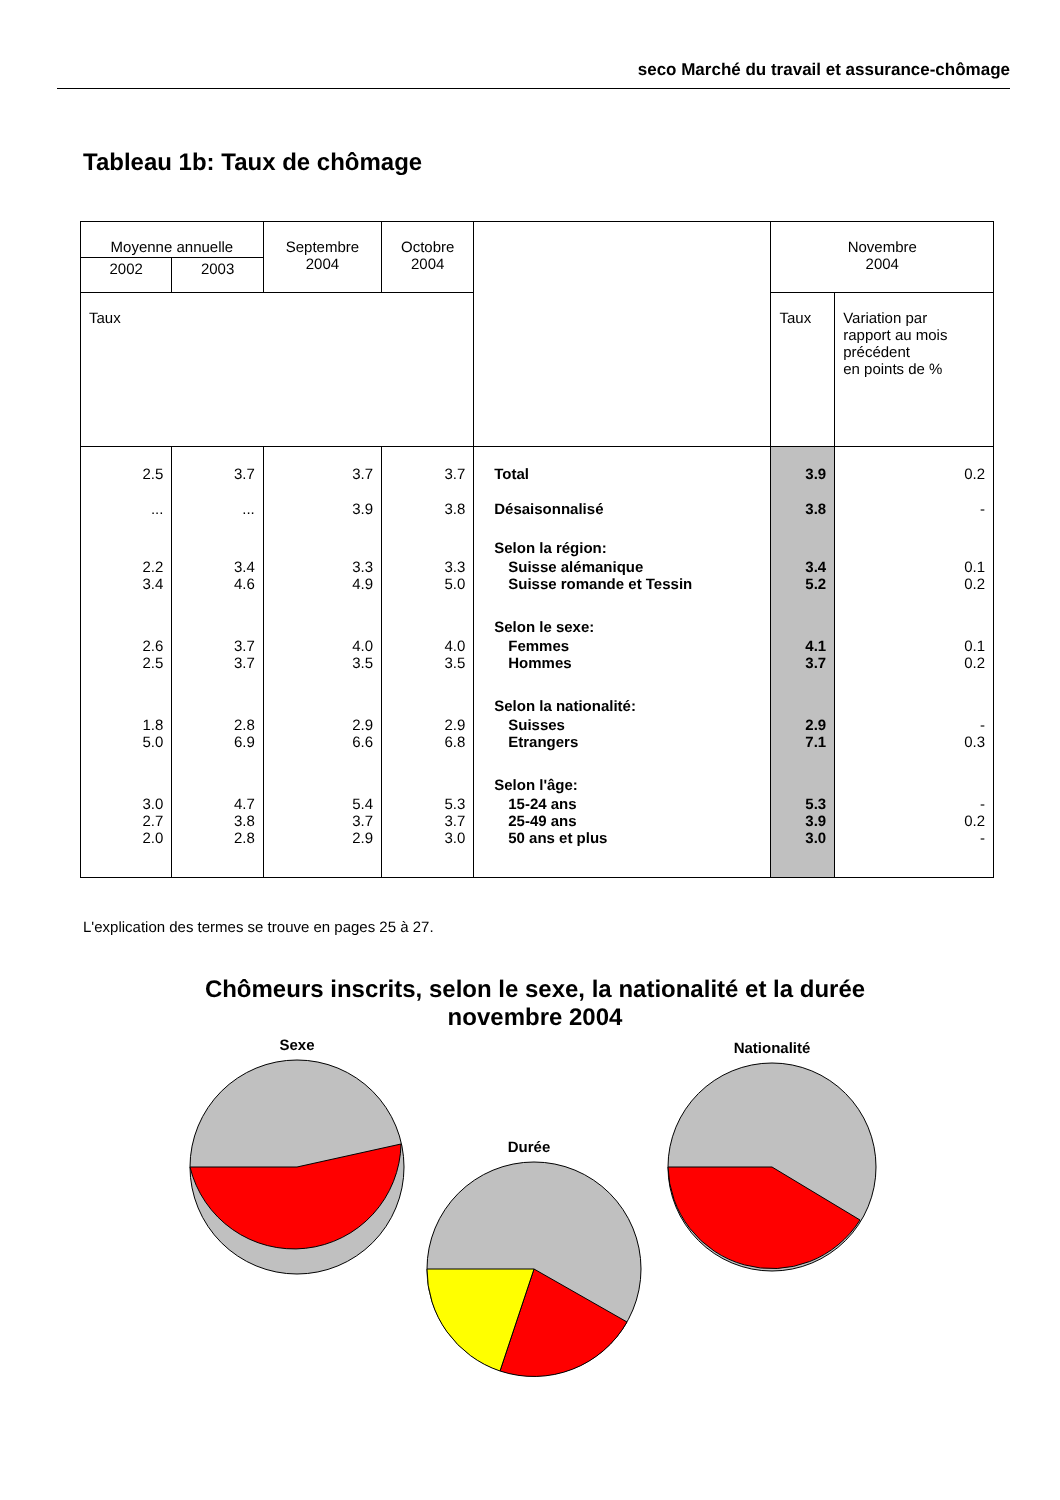seco Marché du travail et assurance-chômage
Tableau 1b: Taux de chômage
| Moyenne annuelle | | Septembre 2004 | Octobre 2004 | | Novembre 2004 | |
| --- | --- | --- | --- | --- | --- | --- |
| 2002 | 2003 | | | | | |
| Taux | | | | | Taux | Variation par rapport au mois précédent en points de % |
| 2.5 | 3.7 | 3.7 | 3.7 | Total | 3.9 | 0.2 |
| ... | ... | 3.9 | 3.8 | Désaisonnalisé | 3.8 | - |
| | | | | Selon la région: | | |
| 2.2 3.4 | 3.4 4.6 | 3.3 4.9 | 3.3 5.0 | Suisse alémanique Suisse romande et Tessin | 3.4 5.2 | 0.1 0.2 |
| | | | | Selon le sexe: | | |
| 2.6 2.5 | 3.7 3.7 | 4.0 3.5 | 4.0 3.5 | Femmes Hommes | 4.1 3.7 | 0.1 0.2 |
| | | | | Selon la nationalité: | | |
| 1.8 5.0 | 2.8 6.9 | 2.9 6.6 | 2.9 6.8 | Suisses Etrangers | 2.9 7.1 | - 0.3 |
| | | | | Selon l'âge: | | |
| 3.0 2.7 2.0 | 4.7 3.8 2.8 | 5.4 3.7 2.9 | 5.3 3.7 3.0 | 15-24 ans 25-49 ans 50 ans et plus | 5.3 3.9 3.0 | - 0.2 - |
L'explication des termes se trouve en pages 25 à 27.
Chômeurs inscrits, selon le sexe, la nationalité et la durée novembre 2004
Sexe
Durée
Nationalité